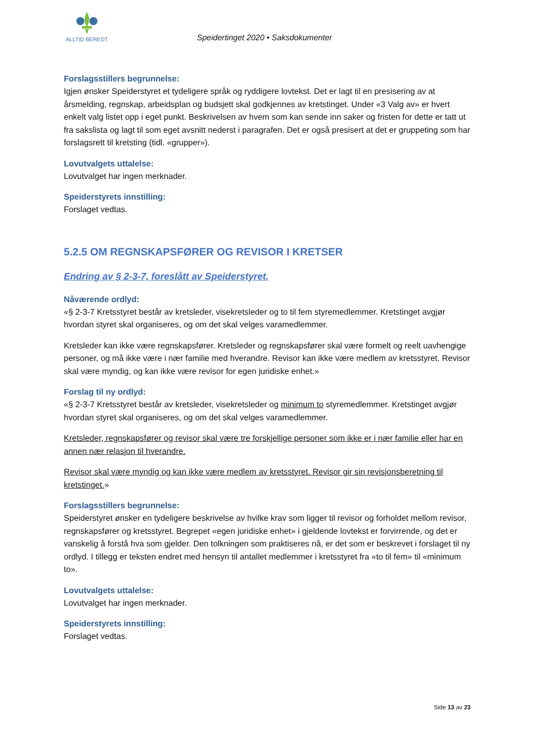ALLTID BEREDT
Speidertinget 2020 • Saksdokumenter
Forslagsstillers begrunnelse:
Igjen ønsker Speiderstyret et tydeligere språk og ryddigere lovtekst. Det er lagt til en presisering av at årsmelding, regnskap, arbeidsplan og budsjett skal godkjennes av kretstinget. Under «3 Valg av» er hvert enkelt valg listet opp i eget punkt. Beskrivelsen av hvem som kan sende inn saker og fristen for dette er tatt ut fra sakslista og lagt til som eget avsnitt nederst i paragrafen. Det er også presisert at det er gruppeting som har forslagsrett til kretsting (tidl. «grupper»).
Lovutvalgets uttalelse:
Lovutvalget har ingen merknader.
Speiderstyrets innstilling:
Forslaget vedtas.
5.2.5 OM REGNSKAPSFØRER OG REVISOR I KRETSER
Endring av § 2-3-7, foreslått av Speiderstyret.
Nåværende ordlyd:
«§ 2-3-7 Kretsstyret består av kretsleder, visekretsleder og to til fem styremedlemmer. Kretstinget avgjør hvordan styret skal organiseres, og om det skal velges varamedlemmer.
Kretsleder kan ikke være regnskapsfører. Kretsleder og regnskapsfører skal være formelt og reelt uavhengige personer, og må ikke være i nær familie med hverandre. Revisor kan ikke være medlem av kretsstyret. Revisor skal være myndig, og kan ikke være revisor for egen juridiske enhet.»
Forslag til ny ordlyd:
«§ 2-3-7 Kretsstyret består av kretsleder, visekretsleder og minimum to styremedlemmer. Kretstinget avgjør hvordan styret skal organiseres, og om det skal velges varamedlemmer.
Kretsleder, regnskapsfører og revisor skal være tre forskjellige personer som ikke er i nær familie eller har en annen nær relasjon til hverandre.
Revisor skal være myndig og kan ikke være medlem av kretsstyret. Revisor gir sin revisjonsberetning til kretstinget.»
Forslagsstillers begrunnelse:
Speiderstyret ønsker en tydeligere beskrivelse av hvilke krav som ligger til revisor og forholdet mellom revisor, regnskapsfører og kretsstyret. Begrepet «egen juridiske enhet» i gjeldende lovtekst er forvirrende, og det er vanskelig å forstå hva som gjelder. Den tolkningen som praktiseres nå, er det som er beskrevet i forslaget til ny ordlyd. I tillegg er teksten endret med hensyn til antallet medlemmer i kretsstyret fra «to til fem» til «minimum to».
Lovutvalgets uttalelse:
Lovutvalget har ingen merknader.
Speiderstyrets innstilling:
Forslaget vedtas.
Side 13 av 23